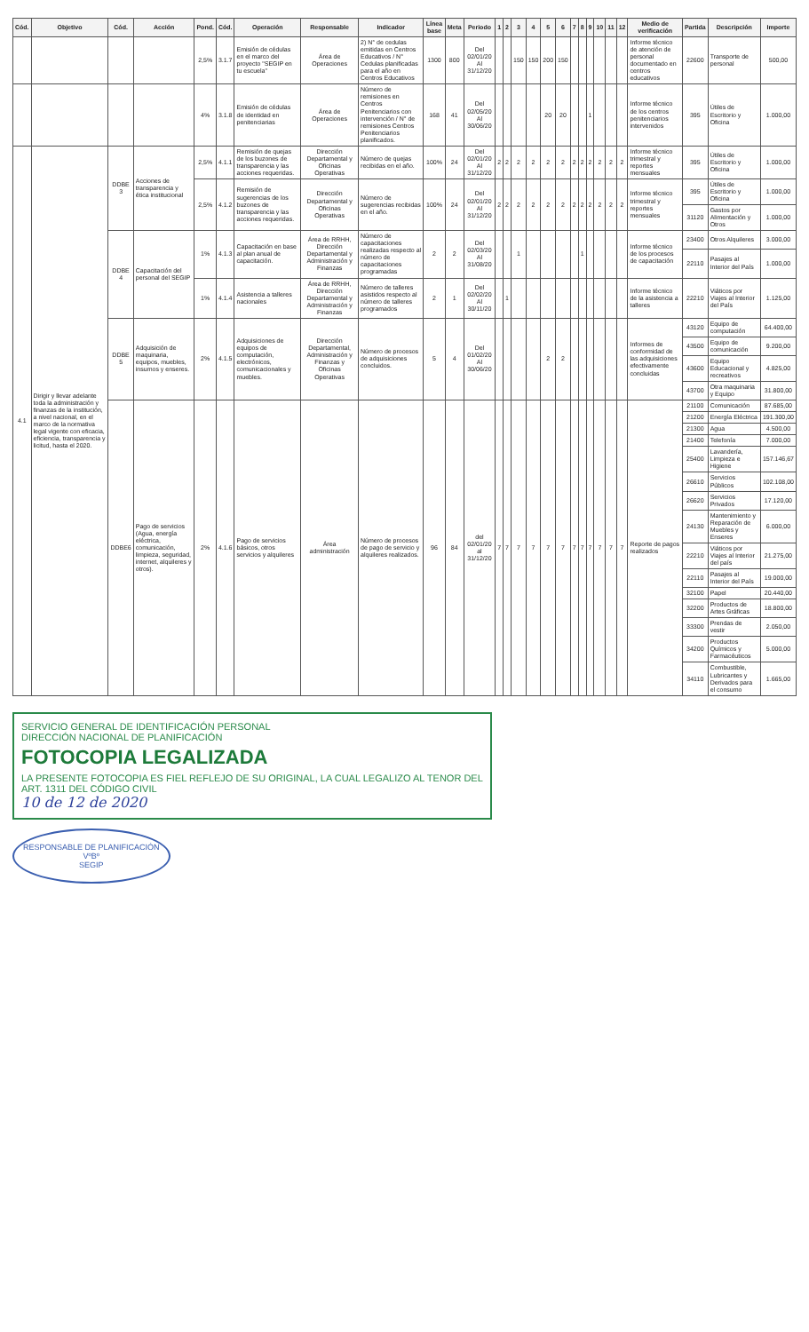| Cód. | Objetivo | Cód. | Acción | Pond. | Cód. | Operación | Responsable | Indicador | Línea base | Meta | Periodo | 1 | 2 | 3 | 4 | 5 | 6 | 7 | 8 | 9 | 10 | 11 | 12 | Medio de verificación | Partida | Descripción | Importe |
| --- | --- | --- | --- | --- | --- | --- | --- | --- | --- | --- | --- | --- | --- | --- | --- | --- | --- | --- | --- | --- | --- | --- | --- | --- | --- | --- | --- |
| | | | | 2,5% | 3.1.7 | Emisión de cédulas en el marco del proyecto "SEGIP en tu escuela" | Área de Operaciones | 2) N° de cedulas emitidas en Centros Educativos / N° Cedulas planificadas para el año en Centros Educativos | 1300 | 800 | Del 02/01/20 Al 31/12/20 | | | 150 | 150 | 200 | 150 | | | | | | | Informe técnico de atención de personal documentado en centros educativos | 22600 | Transporte de personal | 500,00 |
| | | | | 4% | 3.1.8 | Emisión de cédulas de identidad en penitenciarias | Área de Operaciones | Número de remisiones en Centros Penitenciarios con intervención / N° de remisiones Centros Penitenciarios planificados. | 168 | 41 | Del 02/05/20 Al 30/06/20 | | | | | 20 | 20 | | | 1 | | | | Informe técnico de los centros penitenciarios intervenidos | 395 | Útiles de Escritorio y Oficina | 1.000,00 |
| 4.1 | Dirigir y llevar adelante toda la administración y finanzas de la institución, a nivel nacional, en el marco de la normativa legal vigente con eficacia, eficiencia, transparencia y licitud, hasta el 2020. | DDBE 3 | Acciones de transparencia y ética institucional | 2,5% | 4.1.1 | Remisión de quejas de los buzones de transparencia y las acciones requeridas. | Dirección Departamental y Oficinas Operativas | Número de quejas recibidas en el año. | 100% | 24 | Del 02/01/20 Al 31/12/20 | 2 | 2 | 2 | 2 | 2 | 2 | 2 | 2 | 2 | 2 | 2 | 2 | Informe técnico trimestral y reportes mensuales | 395 | Útiles de Escritorio y Oficina | 1.000,00 |
| | | | | 2,5% | 4.1.2 | Remisión de sugerencias de los buzones de transparencia y las acciones requeridas. | Dirección Departamental y Oficinas Operativas | Número de sugerencias recibidas en el año. | 100% | 24 | Del 02/01/20 Al 31/12/20 | 2 | 2 | 2 | 2 | 2 | 2 | 2 | 2 | 2 | 2 | 2 | 2 | Informe técnico trimestral y reportes mensuales | 395 | Útiles de Escritorio y Oficina | 1.000,00 |
| | | | | | | | | | | | | | | | | | | | | | | | | | 31120 | Gastos por Alimentación y Otros | 1.000,00 |
| | | DDBE 4 | Capacitación del personal del SEGIP | 1% | 4.1.3 | Capacitación en base al plan anual de capacitación. | Área de RRHH, Dirección Departamental y Administración y Finanzas | Número de capacitaciones realizadas respecto al número de capacitaciones programadas | 2 | 2 | Del 02/03/20 Al 31/08/20 | | | 1 | | | | | 1 | | | | | Informe técnico de los procesos de capacitación | 23400 | Otros Alquileres | 3.000,00 |
| | | | | | | | | | | | | | | | | | | | | | | | | | 22110 | Pasajes al Interior del País | 1.000,00 |
| | | | | 1% | 4.1.4 | Asistencia a talleres nacionales | Área de RRHH, Dirección Departamental y Administración y Finanzas | Número de talleres asistidos respecto al número de talleres programados | 2 | 1 | Del 02/02/20 Al 30/11/20 | | 1 | | | | | | | | | | | Informe técnico de la asistencia a talleres | 22210 | Viáticos por Viajes al Interior del País | 1.125,00 |
| | | DDBE 5 | Adquisición de maquinaria, equipos, muebles, insumos y enseres. | 2% | 4.1.5 | Adquisiciones de equipos de computación, electrónicos, comunicacionales y muebles. | Dirección Departamental, Administración y Finanzas y Oficinas Operativas | Número de procesos de adquisiciones concluidos. | 5 | 4 | Del 01/02/20 Al 30/06/20 | | | | | 2 | 2 | | | | | | | Informes de conformidad de las adquisiciones efectivamente concluidas | 43120 | Equipo de computación | 64.400,00 |
| | | | | | | | | | | | | | | | | | | | | | | | | | 43500 | Equipo de comunicación | 9.200,00 |
| | | | | | | | | | | | | | | | | | | | | | | | | | 43600 | Equipo Educacional y recreativos | 4.825,00 |
| | | | | | | | | | | | | | | | | | | | | | | | | | 43700 | Otra maquinaria y Equipo | 31.800,00 |
| | | DDBE6 | Pago de servicios (Agua, energía eléctrica, comunicación, limpieza, seguridad, internet, alquileres y otros). | 2% | 4.1.6 | Pago de servicios básicos, otros servicios y alquileres | Área administración | Número de procesos de pago de servicio y alquileres realizados. | 96 | 84 | del 02/01/20 al 31/12/20 | 7 | 7 | 7 | 7 | 7 | 7 | 7 | 7 | 7 | 7 | 7 | 7 | Reporte de pagos realizados | 21100 | Comunicación | 87.685,00 |
| | | | | | | | | | | | | | | | | | | | | | | | | | 21200 | Energía Eléctrica | 191.300,00 |
| | | | | | | | | | | | | | | | | | | | | | | | | | 21300 | Agua | 4.500,00 |
| | | | | | | | | | | | | | | | | | | | | | | | | | 21400 | Telefonía | 7.000,00 |
| | | | | | | | | | | | | | | | | | | | | | | | | | 25400 | Lavandería, Limpieza e Higiene | 157.146,67 |
| | | | | | | | | | | | | | | | | | | | | | | | | | 26610 | Servicios Públicos | 102.108,00 |
| | | | | | | | | | | | | | | | | | | | | | | | | | 26620 | Servicios Privados | 17.120,00 |
| | | | | | | | | | | | | | | | | | | | | | | | | | 24130 | Mantenimiento y Reparación de Muebles y Enseres | 6.000,00 |
| | | | | | | | | | | | | | | | | | | | | | | | | | 22210 | Viáticos por Viajes al Interior del país | 21.275,00 |
| | | | | | | | | | | | | | | | | | | | | | | | | | 22110 | Pasajes al Interior del País | 19.000,00 |
| | | | | | | | | | | | | | | | | | | | | | | | | | 32100 | Papel | 20.440,00 |
| | | | | | | | | | | | | | | | | | | | | | | | | | 32200 | Productos de Artes Gráficas | 18.800,00 |
| | | | | | | | | | | | | | | | | | | | | | | | | | 33300 | Prendas de vestir | 2.050,00 |
| | | | | | | | | | | | | | | | | | | | | | | | | | 34200 | Productos Químicos y Farmacéuticos | 5.000,00 |
| | | | | | | | | | | | | | | | | | | | | | | | | | 34110 | Combustible, Lubricantes y Derivados para el consumo | 1.665,00 |
SERVICIO GENERAL DE IDENTIFICACIÓN PERSONAL
DIRECCIÓN NACIONAL DE PLANIFICACIÓN
FOTOCOPIA LEGALIZADA
LA PRESENTE FOTOCOPIA ES FIEL REFLEJO DE SU ORIGINAL, LA CUAL LEGALIZO AL TENOR DEL ART. 1311 DEL CÓDIGO CIVIL
10 de 12 de 2020
RESPONSABLE DE PLANIFICACIÓN
VºBº
SEGIP